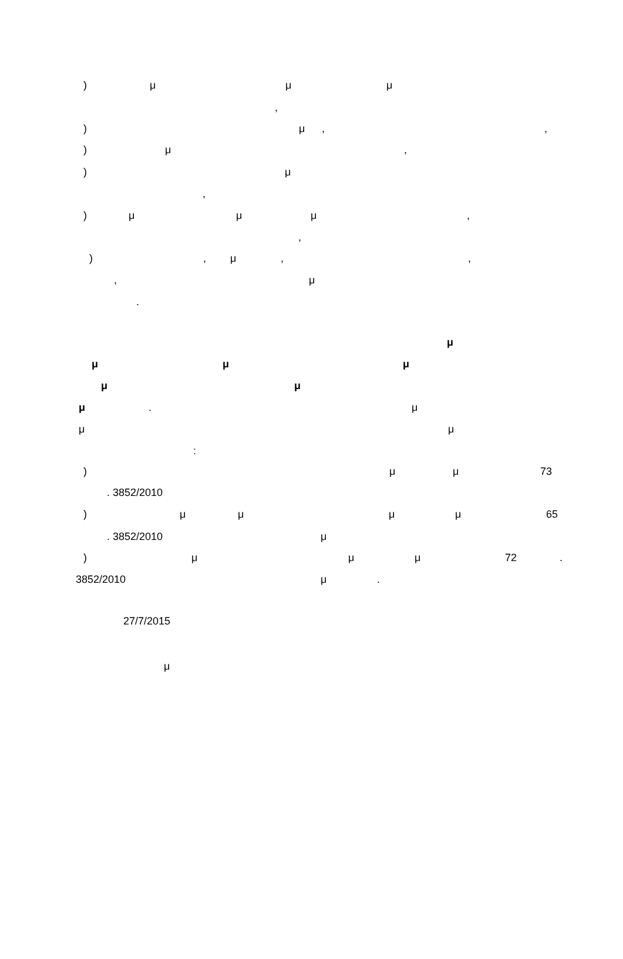) μ μ μ
,
) μ , ,
) μ ,
) μ
,
) μ μ μ ,
,
) , μ , ,
, μ
.
μ
μ μ μ
μ μ
μ . μ
μ μ
:
) μ μ 73
. 3852/2010
) μ μ μ μ 65
. 3852/2010 μ
) μ μ μ 72 .
3852/2010 μ .
27/7/2015
μ